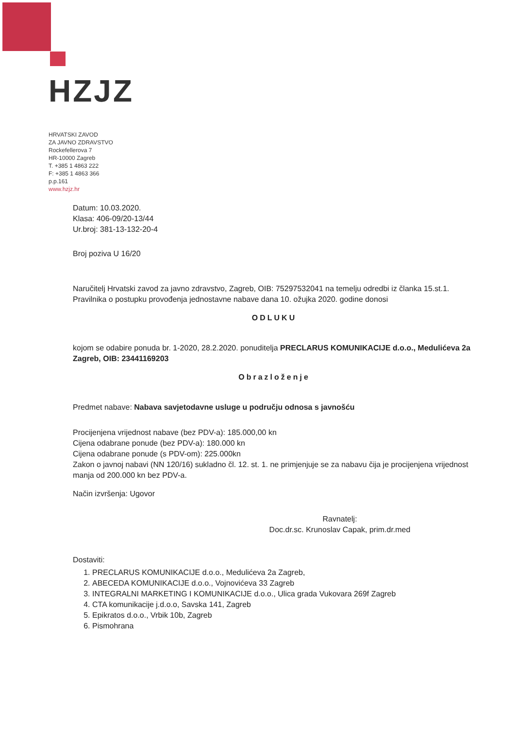HZJZ
HRVATSKI ZAVOD
ZA JAVNO ZDRAVSTVO
Rockefellerova 7
HR-10000 Zagreb
T. +385 1 4863 222
F: +385 1 4863 366
p.p.161
www.hzjz.hr
Datum: 10.03.2020.
Klasa: 406-09/20-13/44
Ur.broj: 381-13-132-20-4
Broj poziva U 16/20
Naručitelj Hrvatski zavod za javno zdravstvo, Zagreb, OIB: 75297532041 na temelju odredbi iz članka 15.st.1. Pravilnika o postupku provođenja jednostavne nabave dana 10. ožujka 2020. godine donosi
ODLUKU
kojom se odabire ponuda br. 1-2020, 28.2.2020. ponuditelja PRECLARUS KOMUNIKACIJE d.o.o., Medulićeva 2a Zagreb, OIB: 23441169203
Obrazloženje
Predmet nabave: Nabava savjetodavne usluge u području odnosa s javnošću
Procijenjena vrijednost nabave (bez PDV-a): 185.000,00 kn
Cijena odabrane ponude (bez PDV-a): 180.000 kn
Cijena odabrane ponude (s PDV-om): 225.000kn
Zakon o javnoj nabavi (NN 120/16) sukladno čl. 12. st. 1. ne primjenjuje se za nabavu čija je procijenjena vrijednost manja od 200.000 kn bez PDV-a.
Način izvršenja: Ugovor
Ravnatelj:
Doc.dr.sc. Krunoslav Capak, prim.dr.med
Dostaviti:
1. PRECLARUS KOMUNIKACIJE d.o.o., Medulićeva 2a Zagreb,
2. ABECEDA KOMUNIKACIJE d.o.o., Vojnovićeva 33 Zagreb
3. INTEGRALNI MARKETING I KOMUNIKACIJE d.o.o., Ulica grada Vukovara 269f Zagreb
4. CTA komunikacije j.d.o.o, Savska 141, Zagreb
5. Epikratos d.o.o., Vrbik 10b, Zagreb
6. Pismohrana